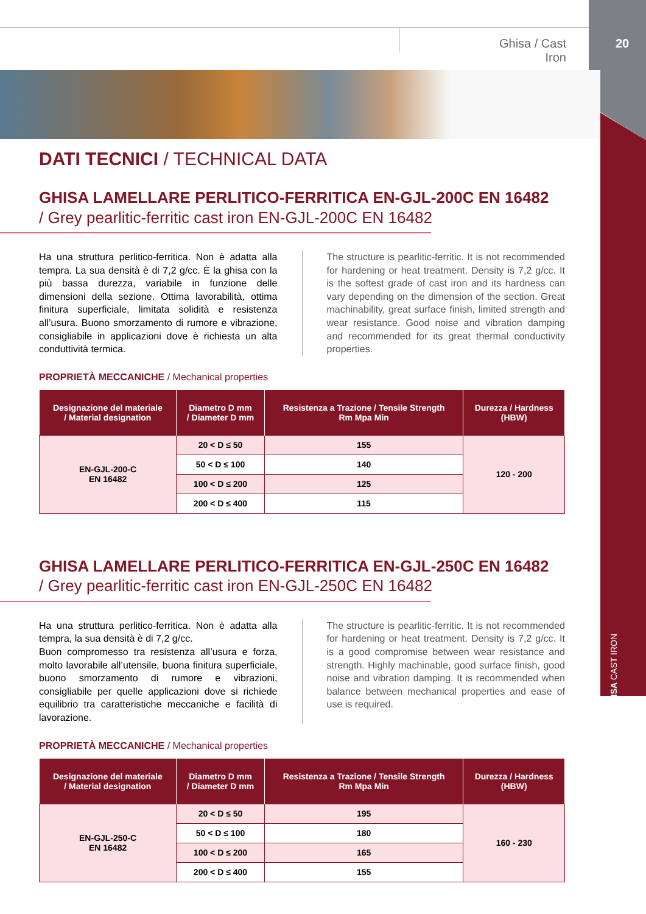Ghisa / Cast Iron
20
GHISA CAST IRON
DATI TECNICI / TECHNICAL DATA
GHISA LAMELLARE PERLITICO-FERRITICA EN-GJL-200C EN 16482
/ Grey pearlitic-ferritic cast iron EN-GJL-200C EN 16482
Ha una struttura perlitico-ferritica. Non è adatta alla tempra. La sua densità è di 7,2 g/cc. È la ghisa con la più bassa durezza, variabile in funzione delle dimensioni della sezione. Ottima lavorabilità, ottima finitura superficiale, limitata solidità e resistenza all’usura. Buono smorzamento di rumore e vibrazione, consigliabile in applicazioni dove è richiesta un alta conduttività termica.
The structure is pearlitic-ferritic. It is not recommended for hardening or heat treatment. Density is 7,2 g/cc. It is the softest grade of cast iron and its hardness can vary depending on the dimension of the section. Great machinability, great surface finish, limited strength and wear resistance. Good noise and vibration damping and recommended for its great thermal conductivity properties.
PROPRIETÀ MECCANICHE / Mechanical properties
| Designazione del materiale / Material designation | Diametro D mm / Diameter D mm | Resistenza a Trazione / Tensile Strength Rm Mpa Min | Durezza / Hardness (HBW) |
| --- | --- | --- | --- |
| EN-GJL-200-C EN 16482 | 20 < D ≤ 50 | 155 | 120 - 200 |
| | 50 < D ≤ 100 | 140 | |
| | 100 < D ≤ 200 | 125 | |
| | 200 < D ≤ 400 | 115 | |
GHISA LAMELLARE PERLITICO-FERRITICA EN-GJL-250C EN 16482
/ Grey pearlitic-ferritic cast iron EN-GJL-250C EN 16482
Ha una struttura perlitico-ferritica. Non è adatta alla tempra, la sua densità è di 7,2 g/cc.
Buon compromesso tra resistenza all’usura e forza, molto lavorabile all’utensile, buona finitura superficiale, buono smorzamento di rumore e vibrazioni, consigliabile per quelle applicazioni dove si richiede equilibrio tra caratteristiche meccaniche e facilità di lavorazione.
The structure is pearlitic-ferritic. It is not recommended for hardening or heat treatment. Density is 7,2 g/cc. It is a good compromise between wear resistance and strength. Highly machinable, good surface finish, good noise and vibration damping. It is recommended when balance between mechanical properties and ease of use is required.
PROPRIETÀ MECCANICHE / Mechanical properties
| Designazione del materiale / Material designation | Diametro D mm / Diameter D mm | Resistenza a Trazione / Tensile Strength Rm Mpa Min | Durezza / Hardness (HBW) |
| --- | --- | --- | --- |
| EN-GJL-250-C EN 16482 | 20 < D ≤ 50 | 195 | 160 - 230 |
| | 50 < D ≤ 100 | 180 | |
| | 100 < D ≤ 200 | 165 | |
| | 200 < D ≤ 400 | 155 | |